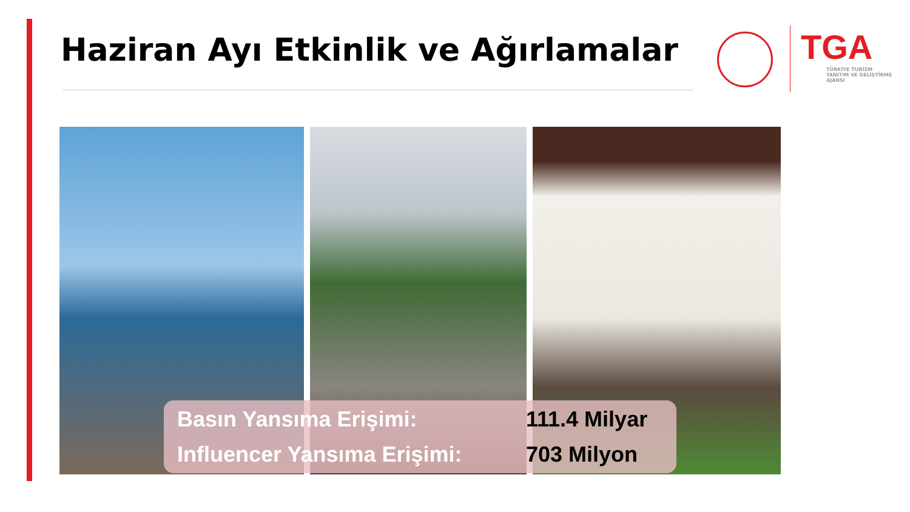Haziran Ayı Etkinlik ve Ağırlamalar
TGA
TÜRKİYE TURİZM
TANITIM VE GELİŞTİRME
AJANSI
Basın Yansıma Erişimi: 111.4 Milyar
Influencer Yansıma Erişimi: 703 Milyon